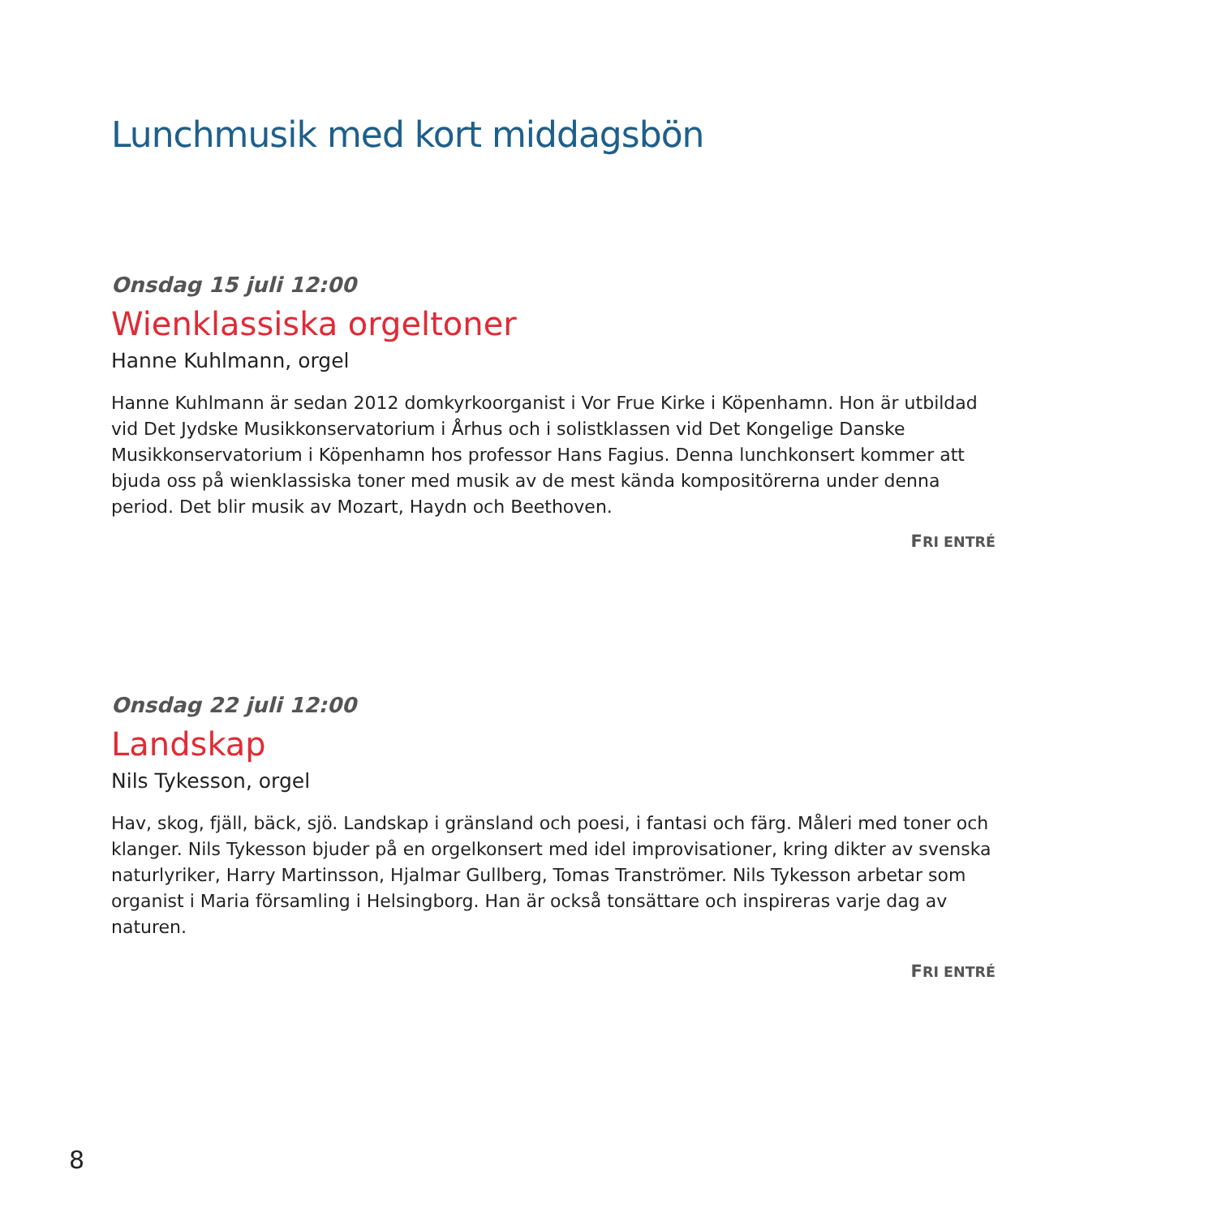Lunchmusik med kort middagsbön
Onsdag 15 juli 12:00
Wienklassiska orgeltoner
Hanne Kuhlmann, orgel
Hanne Kuhlmann är sedan 2012 domkyrkoorganist i Vor Frue Kirke i Köpenhamn. Hon är utbildad vid Det Jydske Musikkonservatorium i Århus och i solistklassen vid Det Kongelige Danske Musikkon­servatorium i Köpenhamn hos professor Hans Fagius. Denna lunchkonsert kommer att bjuda oss på wienklassiska toner med musik av de mest kända kompositörerna under denna period. Det blir musik av Mozart, Haydn och Beethoven.
FRI ENTRÉ
Onsdag 22 juli 12:00
Landskap
Nils Tykesson, orgel
Hav, skog, fjäll, bäck, sjö. Landskap i gränsland och poesi, i fantasi och färg. Måleri med toner och klanger. Nils Tykesson bjuder på en orgelkonsert med idel improvisationer, kring dikter av svenska na­turlyriker, Harry Martinsson, Hjalmar Gullberg, Tomas Tranströmer. Nils Tykesson arbetar som organist i Maria församling i Helsingborg. Han är också tonsättare och inspireras varje dag av naturen.
FRI ENTRÉ
8